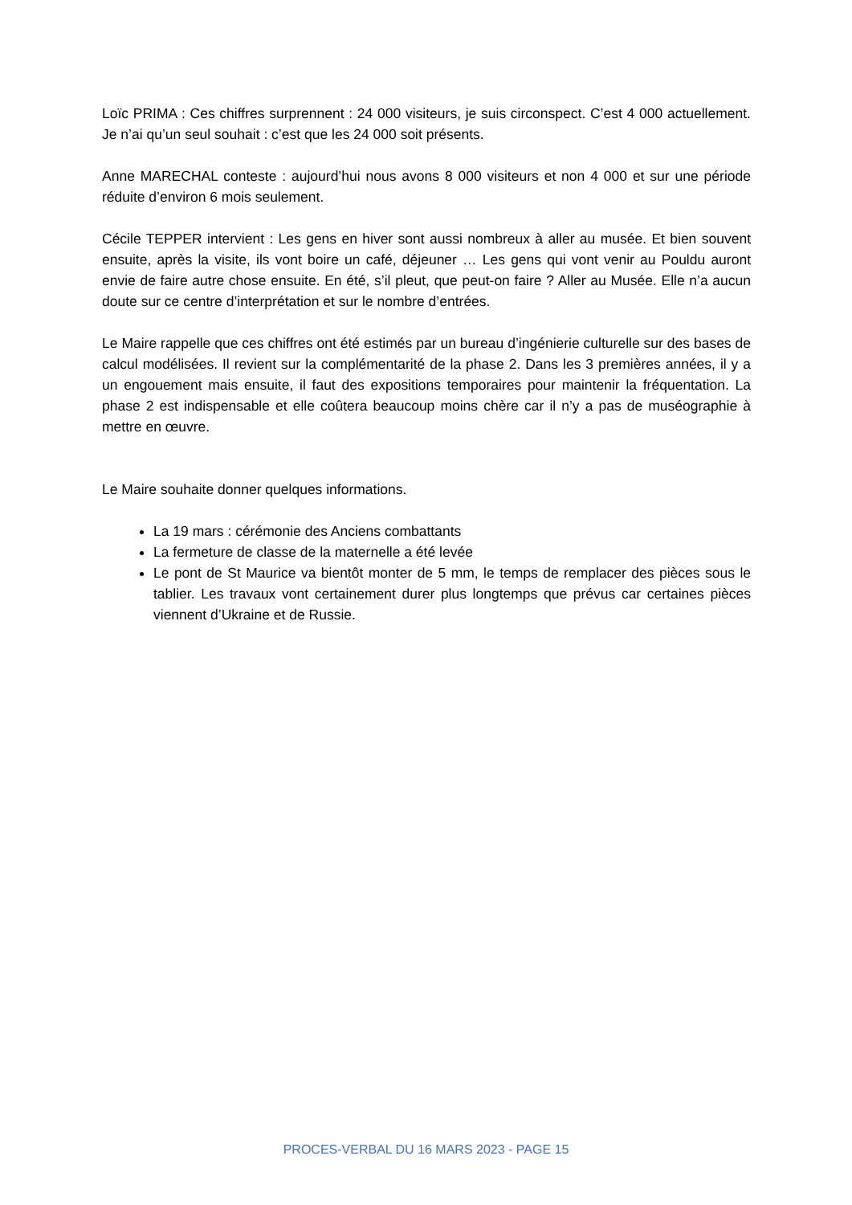Loïc PRIMA : Ces chiffres surprennent : 24 000 visiteurs, je suis circonspect. C’est 4 000 actuellement. Je n’ai qu’un seul souhait : c’est que les 24 000 soit présents.
Anne MARECHAL conteste : aujourd’hui nous avons 8 000 visiteurs et non 4 000 et sur une période réduite d’environ 6 mois seulement.
Cécile TEPPER intervient : Les gens en hiver sont aussi nombreux à aller au musée. Et bien souvent ensuite, après la visite, ils vont boire un café, déjeuner … Les gens qui vont venir au Pouldu auront envie de faire autre chose ensuite. En été, s’il pleut, que peut-on faire ? Aller au Musée. Elle n’a aucun doute sur ce centre d’interprétation et sur le nombre d’entrées.
Le Maire rappelle que ces chiffres ont été estimés par un bureau d’ingénierie culturelle sur des bases de calcul modélisées. Il revient sur la complémentarité de la phase 2. Dans les 3 premières années, il y a un engouement mais ensuite, il faut des expositions temporaires pour maintenir la fréquentation. La phase 2 est indispensable et elle coûtera beaucoup moins chère car il n’y a pas de muséographie à mettre en œuvre.
Le Maire souhaite donner quelques informations.
La 19 mars : cérémonie des Anciens combattants
La fermeture de classe de la maternelle a été levée
Le pont de St Maurice va bientôt monter de 5 mm, le temps de remplacer des pièces sous le tablier. Les travaux vont certainement durer plus longtemps que prévus car certaines pièces viennent d’Ukraine et de Russie.
PROCES-VERBAL DU 16 MARS 2023 - PAGE 15